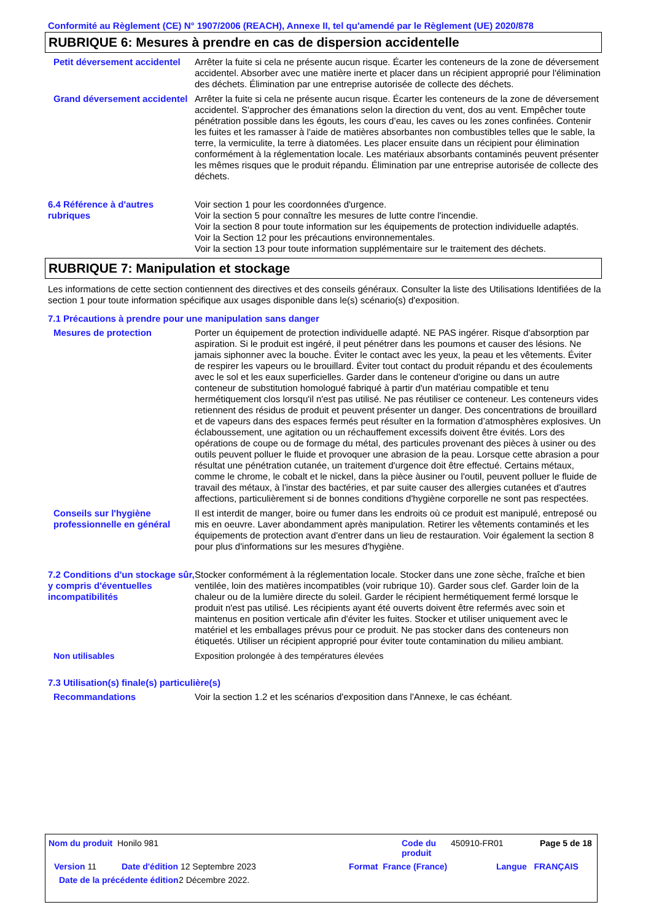Conformité au Règlement (CE) N° 1907/2006 (REACH), Annexe II, tel qu'amendé par le Règlement (UE) 2020/878
RUBRIQUE 6: Mesures à prendre en cas de dispersion accidentelle
Petit déversement accidentel
Arrêter la fuite si cela ne présente aucun risque. Écarter les conteneurs de la zone de déversement accidentel. Absorber avec une matière inerte et placer dans un récipient approprié pour l'élimination des déchets. Élimination par une entreprise autorisée de collecte des déchets.
Grand déversement accidentel
Arrêter la fuite si cela ne présente aucun risque. Écarter les conteneurs de la zone de déversement accidentel. S'approcher des émanations selon la direction du vent, dos au vent. Empêcher toute pénétration possible dans les égouts, les cours d’eau, les caves ou les zones confinées. Contenir les fuites et les ramasser à l'aide de matières absorbantes non combustibles telles que le sable, la terre, la vermiculite, la terre à diatomées. Les placer ensuite dans un récipient pour élimination conformément à la réglementation locale. Les matériaux absorbants contaminés peuvent présenter les mêmes risques que le produit répandu. Élimination par une entreprise autorisée de collecte des déchets.
6.4 Référence à d'autres rubriques
Voir section 1 pour les coordonnées d'urgence.
Voir la section 5 pour connaître les mesures de lutte contre l'incendie.
Voir la section 8 pour toute information sur les équipements de protection individuelle adaptés.
Voir la Section 12 pour les précautions environnementales.
Voir la section 13 pour toute information supplémentaire sur le traitement des déchets.
RUBRIQUE 7: Manipulation et stockage
Les informations de cette section contiennent des directives et des conseils généraux. Consulter la liste des Utilisations Identifiées de la section 1 pour toute information spécifique aux usages disponible dans le(s) scénario(s) d'exposition.
7.1 Précautions à prendre pour une manipulation sans danger
Mesures de protection Porter un équipement de protection individuelle adapté. NE PAS ingérer. Risque d'absorption par aspiration. Si le produit est ingéré, il peut pénétrer dans les poumons et causer des lésions. Ne jamais siphonner avec la bouche. Éviter le contact avec les yeux, la peau et les vêtements. Éviter de respirer les vapeurs ou le brouillard. Éviter tout contact du produit répandu et des écoulements avec le sol et les eaux superficielles. Garder dans le conteneur d'origine ou dans un autre conteneur de substitution homologué fabriqué à partir d'un matériau compatible et tenu hermétiquement clos lorsqu'il n'est pas utilisé. Ne pas réutiliser ce conteneur. Les conteneurs vides retiennent des résidus de produit et peuvent présenter un danger. Des concentrations de brouillard et de vapeurs dans des espaces fermés peut résulter en la formation d’atmosphères explosives. Un éclaboussement, une agitation ou un réchauffement excessifs doivent être évités. Lors des opérations de coupe ou de formage du métal, des particules provenant des pièces à usiner ou des outils peuvent polluer le fluide et provoquer une abrasion de la peau. Lorsque cette abrasion a pour résultat une pénétration cutanée, un traitement d'urgence doit être effectué. Certains métaux, comme le chrome, le cobalt et le nickel, dans la pièce àusiner ou l'outil, peuvent polluer le fluide de travail des métaux, à l'instar des bactéries, et par suite causer des allergies cutanées et d'autres affections, particulièrement si de bonnes conditions d'hygiène corporelle ne sont pas respectées.
Conseils sur l'hygiène professionnelle en général
Il est interdit de manger, boire ou fumer dans les endroits où ce produit est manipulé, entreposé ou mis en oeuvre. Laver abondamment après manipulation. Retirer les vêtements contaminés et les équipements de protection avant d'entrer dans un lieu de restauration. Voir également la section 8 pour plus d'informations sur les mesures d'hygiène.
7.2 Conditions d'un stockage sûr, y compris d'éventuelles incompatibilités
Stocker conformément à la réglementation locale. Stocker dans une zone sèche, fraîche et bien ventilée, loin des matières incompatibles (voir rubrique 10). Garder sous clef. Garder loin de la chaleur ou de la lumière directe du soleil. Garder le récipient hermétiquement fermé lorsque le produit n'est pas utilisé. Les récipients ayant été ouverts doivent être refermés avec soin et maintenus en position verticale afin d'éviter les fuites. Stocker et utiliser uniquement avec le matériel et les emballages prévus pour ce produit. Ne pas stocker dans des conteneurs non étiquetés. Utiliser un récipient approprié pour éviter toute contamination du milieu ambiant.
Non utilisables Exposition prolongée à des températures élevées
7.3 Utilisation(s) finale(s) particulière(s)
Recommandations Voir la section 1.2 et les scénarios d'exposition dans l'Annexe, le cas échéant.
Nom du produit Honilo 981 Code du produit 450910-FR01 Page 5 de 18
Version 11 Date d'édition 12 Septembre 2023 Format France (France) Langue FRANÇAIS
Date de la précédente édition 2 Décembre 2022.